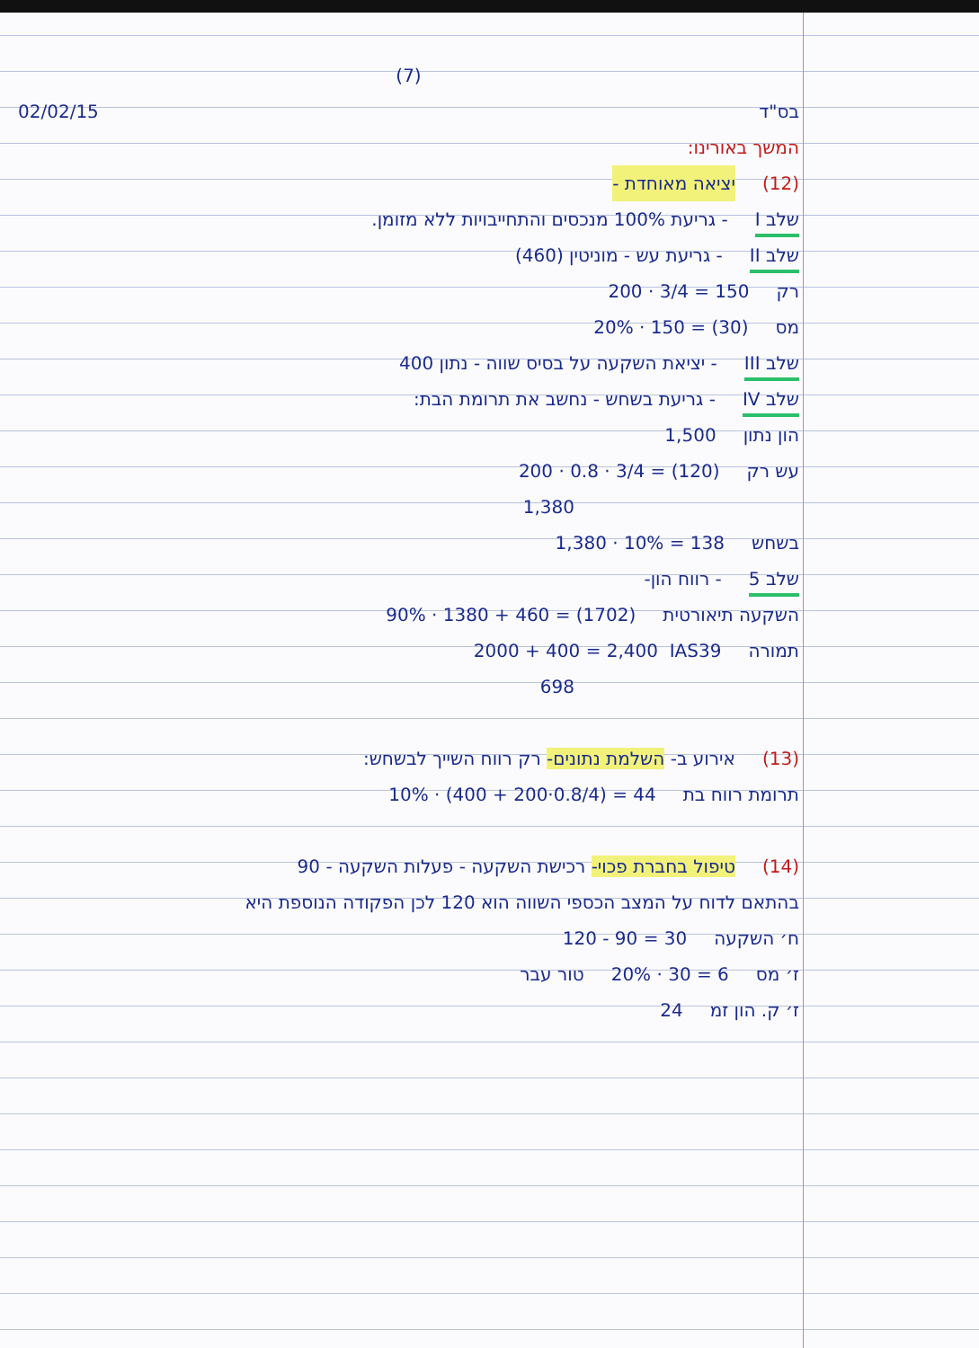(7)
בס"ד 02/02/15
המשך באורינו:
(12) יציאה מאוחדת -
שלב I - גריעת 100% מנכסים והתחייבויות ללא מזומן.
שלב II - גריעת עש - מוניטין (460)
רק 200 · 3/4 = 150
מס 20% · 150 = (30)
שלב III - יציאת השקעה על בסיס שווה - נתון 400
שלב IV - גריעת בשחש - נחשב את תרומת הבת:
הון נתון 1,500
עש רק 200 · 0.8 · 3/4 = (120)
1,380
בשחש 1,380 · 10% = 138
שלב 5 - רווח הון-
השקעה תיאורטית 90% · 1380 + 460 = (1702)
תמורה 2000 + 400 = 2,400 IAS39
698
(13) אירוע ב- השלמת נתונים- רק רווח השייך לבשחש:
תרומת רווח בת 10% · (400 + 200·0.8/4) = 44
(14) טיפול בחברת פכוי- רכישת השקעה - פעלות השקעה - 90
בהתאם לדוח על המצב הכספי השווה הוא 120 לכן הפקודה הנוספת היא
ח׳ השקעה 120 - 90 = 30
ז׳ מס 20% · 30 = 6 טור עבר
ז׳ ק. הון זמ 24